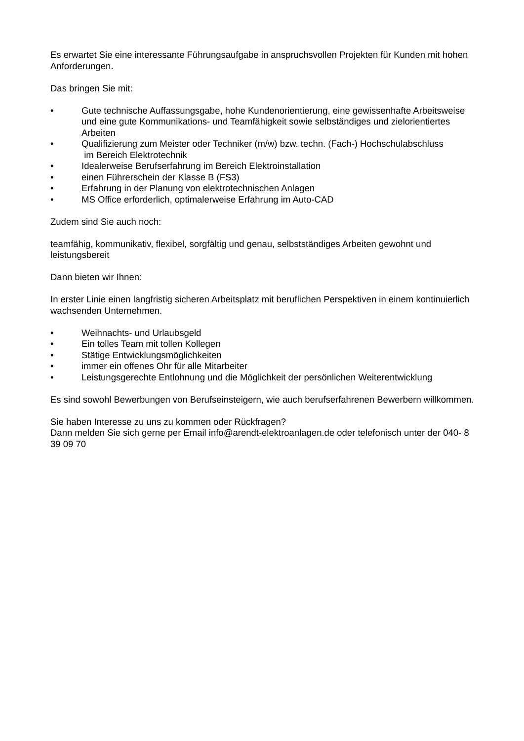Es erwartet Sie eine interessante Führungsaufgabe in anspruchsvollen Projekten für Kunden mit hohen Anforderungen.
Das bringen Sie mit:
• Gute technische Auffassungsgabe, hohe Kundenorientierung, eine gewissenhafte Arbeitsweise und eine gute Kommunikations- und Teamfähigkeit sowie selbständiges und zielorientiertes Arbeiten
• Qualifizierung zum Meister oder Techniker (m/w) bzw. techn. (Fach-) Hochschulabschluss
im Bereich Elektrotechnik
• Idealerweise Berufserfahrung im Bereich Elektroinstallation
• einen Führerschein der Klasse B (FS3)
• Erfahrung in der Planung von elektrotechnischen Anlagen
• MS Office erforderlich, optimalerweise Erfahrung im Auto-CAD
Zudem sind Sie auch noch:
teamfähig, kommunikativ, flexibel, sorgfältig und genau, selbstständiges Arbeiten gewohnt und leistungsbereit
Dann bieten wir Ihnen:
In erster Linie einen langfristig sicheren Arbeitsplatz mit beruflichen Perspektiven in einem kontinuierlich wachsenden Unternehmen.
• Weihnachts- und Urlaubsgeld
• Ein tolles Team mit tollen Kollegen
• Stätige Entwicklungsmöglichkeiten
• immer ein offenes Ohr für alle Mitarbeiter
• Leistungsgerechte Entlohnung und die Möglichkeit der persönlichen Weiterentwicklung
Es sind sowohl Bewerbungen von Berufseinsteigern, wie auch berufserfahrenen Bewerbern willkommen.
Sie haben Interesse zu uns zu kommen oder Rückfragen?
Dann melden Sie sich gerne per Email info@arendt-elektroanlagen.de oder telefonisch unter der 040- 8 39 09 70